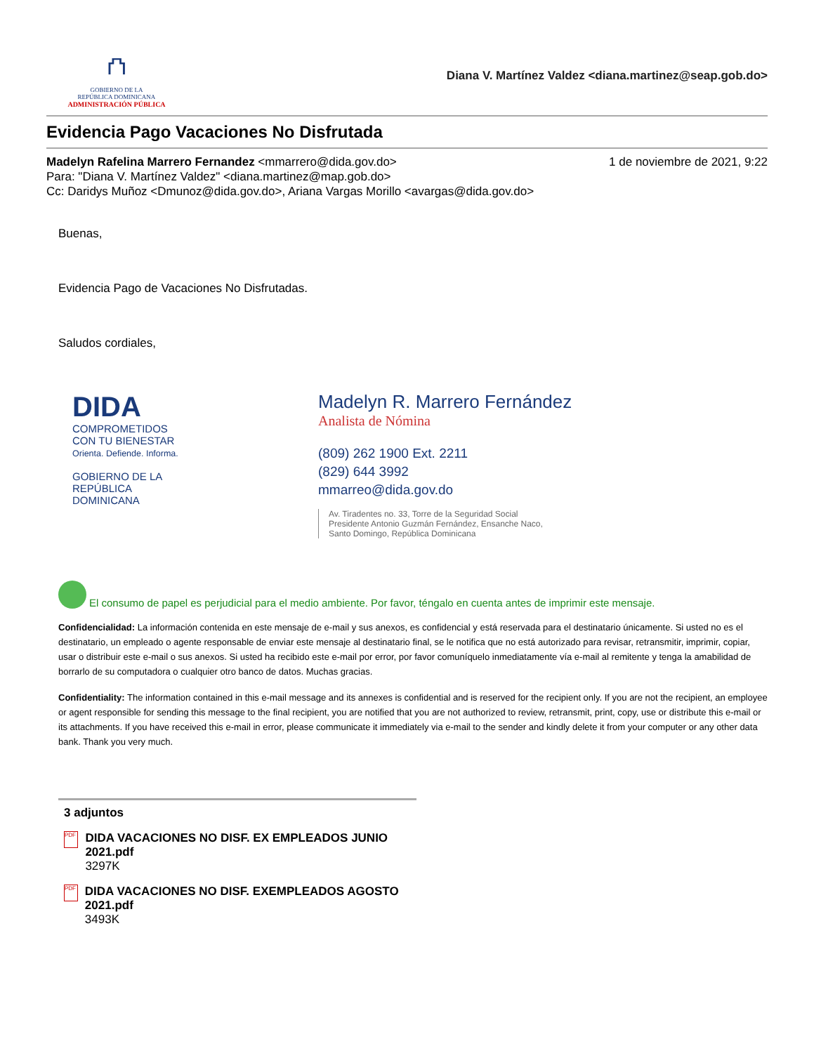⛫
GOBIERNO DE LA
REPÚBLICA DOMINICANA
ADMINISTRACIÓN PÚBLICA
Diana V. Martínez Valdez <diana.martinez@seap.gob.do>
Evidencia Pago Vacaciones No Disfrutada
Madelyn Rafelina Marrero Fernandez <mmarrero@dida.gov.do> 1 de noviembre de 2021, 9:22
Para: "Diana V. Martínez Valdez" <diana.martinez@map.gob.do>
Cc: Daridys Muñoz <Dmunoz@dida.gov.do>, Ariana Vargas Morillo <avargas@dida.gov.do>
Buenas,
Evidencia Pago de Vacaciones No Disfrutadas.
Saludos cordiales,
DIDA
COMPROMETIDOS
CON TU BIENESTAR
Orienta. Defiende. Informa.
GOBIERNO DE LA
REPÚBLICA
DOMINICANA
Madelyn R. Marrero Fernández
Analista de Nómina
(809) 262 1900 Ext. 2211
(829) 644 3992
mmarreo@dida.gov.do
Av. Tiradentes no. 33, Torre de la Seguridad Social
Presidente Antonio Guzmán Fernández, Ensanche Naco,
Santo Domingo, República Dominicana
El consumo de papel es perjudicial para el medio ambiente. Por favor, téngalo en cuenta antes de imprimir este mensaje.
Confidencialidad: La información contenida en este mensaje de e-mail y sus anexos, es confidencial y está reservada para el destinatario únicamente. Si usted no es el destinatario, un empleado o agente responsable de enviar este mensaje al destinatario final, se le notifica que no está autorizado para revisar, retransmitir, imprimir, copiar, usar o distribuir este e-mail o sus anexos. Si usted ha recibido este e-mail por error, por favor comuníquelo inmediatamente vía e-mail al remitente y tenga la amabilidad de borrarlo de su computadora o cualquier otro banco de datos. Muchas gracias.
Confidentiality: The information contained in this e-mail message and its annexes is confidential and is reserved for the recipient only. If you are not the recipient, an employee or agent responsible for sending this message to the final recipient, you are notified that you are not authorized to review, retransmit, print, copy, use or distribute this e-mail or its attachments. If you have received this e-mail in error, please communicate it immediately via e-mail to the sender and kindly delete it from your computer or any other data bank. Thank you very much.
3 adjuntos
PDF
DIDA VACACIONES NO DISF. EX EMPLEADOS JUNIO 2021.pdf
3297K
PDF
DIDA VACACIONES NO DISF. EXEMPLEADOS AGOSTO 2021.pdf
3493K